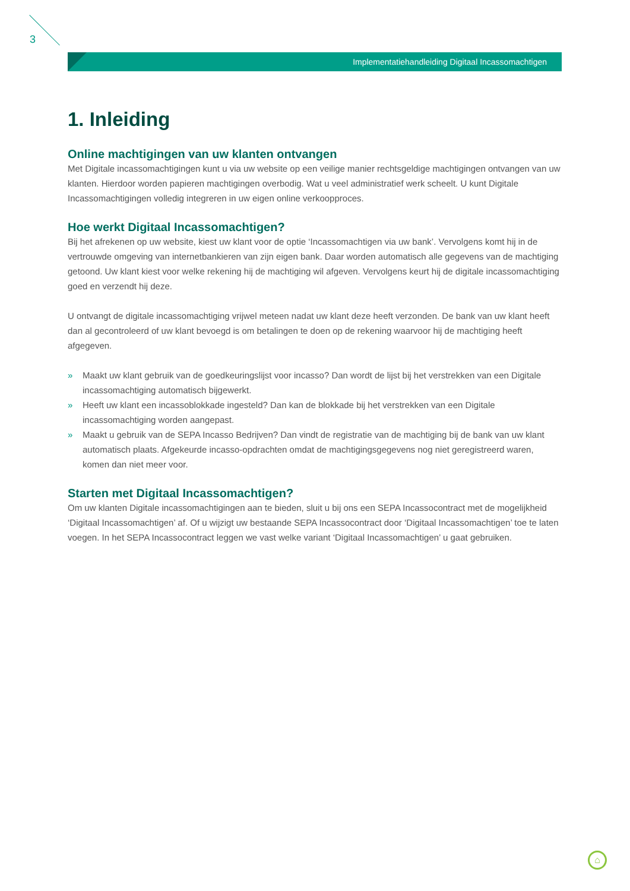3
Implementatiehandleiding Digitaal Incassomachtigen
1. Inleiding
Online machtigingen van uw klanten ontvangen
Met Digitale incassomachtigingen kunt u via uw website op een veilige manier rechtsgeldige machtigingen ontvangen van uw klanten. Hierdoor worden papieren machtigingen overbodig. Wat u veel administratief werk scheelt. U kunt Digitale Incassomachtigingen volledig integreren in uw eigen online verkoopproces.
Hoe werkt Digitaal Incassomachtigen?
Bij het afrekenen op uw website, kiest uw klant voor de optie ‘Incassomachtigen via uw bank’. Vervolgens komt hij in de vertrouwde omgeving van internetbankieren van zijn eigen bank. Daar worden automatisch alle gegevens van de machtiging getoond. Uw klant kiest voor welke rekening hij de machtiging wil afgeven. Vervolgens keurt hij de digitale incassomachtiging goed en verzendt hij deze.
U ontvangt de digitale incassomachtiging vrijwel meteen nadat uw klant deze heeft verzonden. De bank van uw klant heeft dan al gecontroleerd of uw klant bevoegd is om betalingen te doen op de rekening waarvoor hij de machtiging heeft afgegeven.
» Maakt uw klant gebruik van de goedkeuringslijst voor incasso? Dan wordt de lijst bij het verstrekken van een Digitale incassomachtiging automatisch bijgewerkt.
» Heeft uw klant een incassoblokkade ingesteld? Dan kan de blokkade bij het verstrekken van een Digitale incassomachtiging worden aangepast.
» Maakt u gebruik van de SEPA Incasso Bedrijven? Dan vindt de registratie van de machtiging bij de bank van uw klant automatisch plaats. Afgekeurde incasso-opdrachten omdat de machtigingsgegevens nog niet geregistreerd waren, komen dan niet meer voor.
Starten met Digitaal Incassomachtigen?
Om uw klanten Digitale incassomachtigingen aan te bieden, sluit u bij ons een SEPA Incassocontract met de mogelijkheid ‘Digitaal Incassomachtigen’ af. Of u wijzigt uw bestaande SEPA Incassocontract door ‘Digitaal Incassomachtigen’ toe te laten voegen. In het SEPA Incassocontract leggen we vast welke variant ‘Digitaal Incassomachtigen’ u gaat gebruiken.
⌂